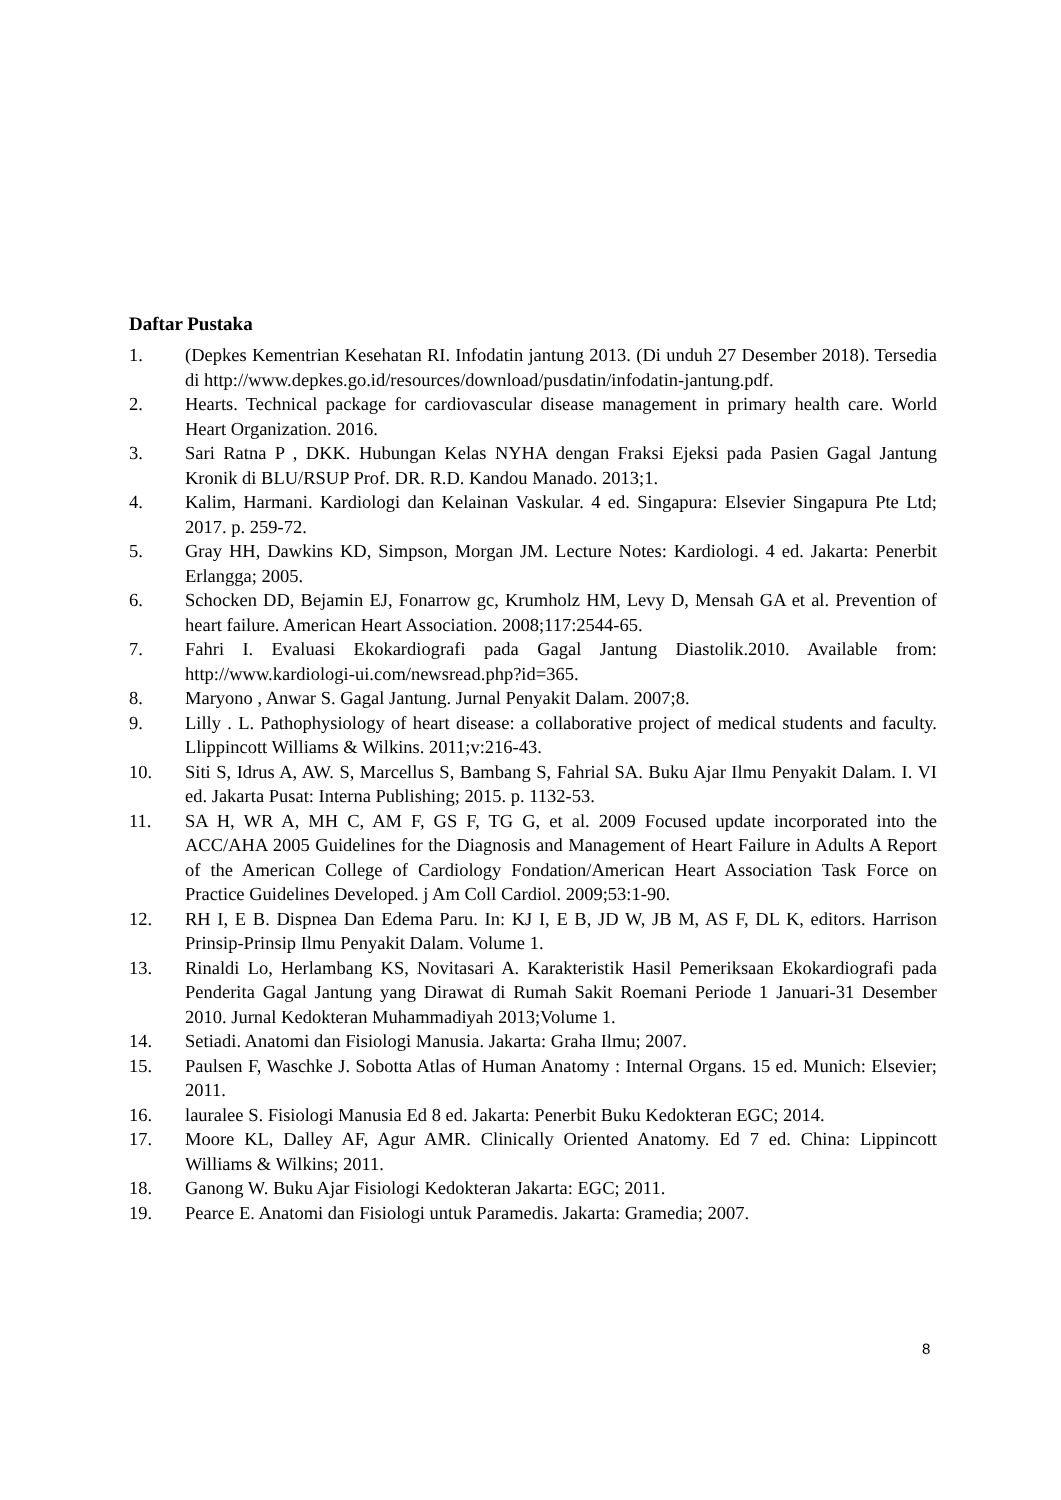Daftar Pustaka
1. (Depkes Kementrian Kesehatan RI. Infodatin jantung 2013. (Di unduh 27 Desember 2018). Tersedia di http://www.depkes.go.id/resources/download/pusdatin/infodatin-jantung.pdf.
2. Hearts. Technical package for cardiovascular disease management in primary health care. World Heart Organization. 2016.
3. Sari Ratna P , DKK. Hubungan Kelas NYHA dengan Fraksi Ejeksi pada Pasien Gagal Jantung Kronik di BLU/RSUP Prof. DR. R.D. Kandou Manado. 2013;1.
4. Kalim, Harmani. Kardiologi dan Kelainan Vaskular. 4 ed. Singapura: Elsevier Singapura Pte Ltd; 2017. p. 259-72.
5. Gray HH, Dawkins KD, Simpson, Morgan JM. Lecture Notes: Kardiologi. 4 ed. Jakarta: Penerbit Erlangga; 2005.
6. Schocken DD, Bejamin EJ, Fonarrow gc, Krumholz HM, Levy D, Mensah GA et al. Prevention of heart failure. American Heart Association. 2008;117:2544-65.
7. Fahri I. Evaluasi Ekokardiografi pada Gagal Jantung Diastolik.2010. Available from: http://www.kardiologi-ui.com/newsread.php?id=365.
8. Maryono , Anwar S. Gagal Jantung. Jurnal Penyakit Dalam. 2007;8.
9. Lilly . L. Pathophysiology of heart disease: a collaborative project of medical students and faculty. Llippincott Williams & Wilkins. 2011;v:216-43.
10. Siti S, Idrus A, AW. S, Marcellus S, Bambang S, Fahrial SA. Buku Ajar Ilmu Penyakit Dalam. I. VI ed. Jakarta Pusat: Interna Publishing; 2015. p. 1132-53.
11. SA H, WR A, MH C, AM F, GS F, TG G, et al. 2009 Focused update incorporated into the ACC/AHA 2005 Guidelines for the Diagnosis and Management of Heart Failure in Adults A Report of the American College of Cardiology Fondation/American Heart Association Task Force on Practice Guidelines Developed. j Am Coll Cardiol. 2009;53:1-90.
12. RH I, E B. Dispnea Dan Edema Paru. In: KJ I, E B, JD W, JB M, AS F, DL K, editors. Harrison Prinsip-Prinsip Ilmu Penyakit Dalam. Volume 1.
13. Rinaldi Lo, Herlambang KS, Novitasari A. Karakteristik Hasil Pemeriksaan Ekokardiografi pada Penderita Gagal Jantung yang Dirawat di Rumah Sakit Roemani Periode 1 Januari-31 Desember 2010. Jurnal Kedokteran Muhammadiyah 2013;Volume 1.
14. Setiadi. Anatomi dan Fisiologi Manusia. Jakarta: Graha Ilmu; 2007.
15. Paulsen F, Waschke J. Sobotta Atlas of Human Anatomy : Internal Organs. 15 ed. Munich: Elsevier; 2011.
16. lauralee S. Fisiologi Manusia Ed 8 ed. Jakarta: Penerbit Buku Kedokteran EGC; 2014.
17. Moore KL, Dalley AF, Agur AMR. Clinically Oriented Anatomy. Ed 7 ed. China: Lippincott Williams & Wilkins; 2011.
18. Ganong W. Buku Ajar Fisiologi Kedokteran Jakarta: EGC; 2011.
19. Pearce E. Anatomi dan Fisiologi untuk Paramedis. Jakarta: Gramedia; 2007.
8